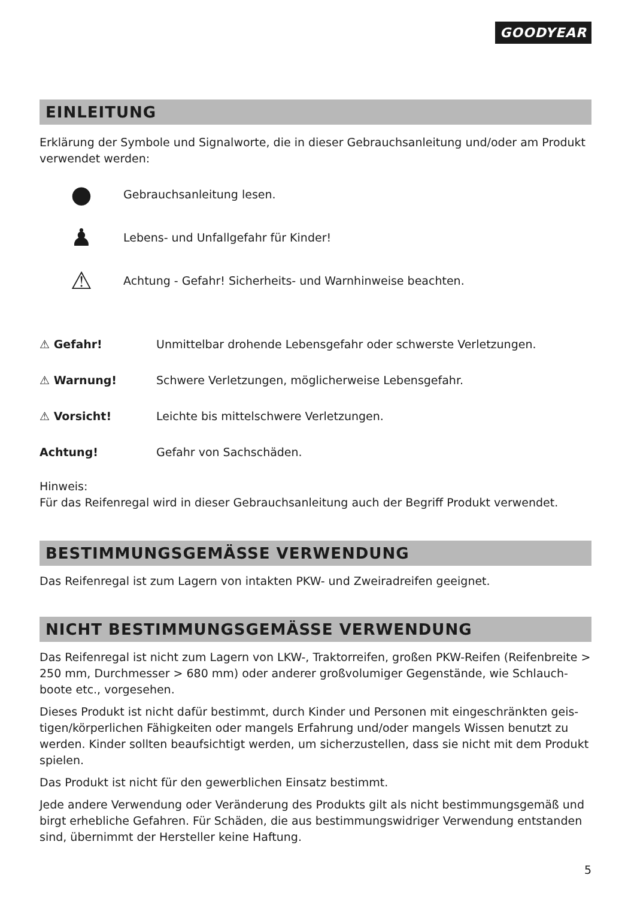GOODYEAR
EINLEITUNG
Erklärung der Symbole und Signalworte, die in dieser Gebrauchsanleitung und/oder am Produkt verwendet werden:
● Gebrauchsanleitung lesen.
♟ Lebens- und Unfallgefahr für Kinder!
⚠ Achtung - Gefahr! Sicherheits- und Warnhinweise beachten.
⚠ Gefahr! Unmittelbar drohende Lebensgefahr oder schwerste Verletzungen.
⚠ Warnung! Schwere Verletzungen, möglicherweise Lebensgefahr.
⚠ Vorsicht! Leichte bis mittelschwere Verletzungen.
Achtung! Gefahr von Sachschäden.
Hinweis:
Für das Reifenregal wird in dieser Gebrauchsanleitung auch der Begriff Produkt verwendet.
BESTIMMUNGSGEMÄSSE VERWENDUNG
Das Reifenregal ist zum Lagern von intakten PKW- und Zweiradreifen geeignet.
NICHT BESTIMMUNGSGEMÄSSE VERWENDUNG
Das Reifenregal ist nicht zum Lagern von LKW-, Traktorreifen, großen PKW-Reifen (Reifenbreite > 250 mm, Durchmesser > 680 mm) oder anderer großvolumiger Gegenstände, wie Schlauch­boote etc., vorgesehen.
Dieses Produkt ist nicht dafür bestimmt, durch Kinder und Personen mit eingeschränkten geis­tigen/körperlichen Fähigkeiten oder mangels Erfahrung und/oder mangels Wissen benutzt zu werden. Kinder sollten beaufsichtigt werden, um sicherzustellen, dass sie nicht mit dem Produkt spielen.
Das Produkt ist nicht für den gewerblichen Einsatz bestimmt.
Jede andere Verwendung oder Veränderung des Produkts gilt als nicht bestimmungsgemäß und birgt erhebliche Gefahren. Für Schäden, die aus bestimmungswidriger Verwendung entstanden sind, übernimmt der Hersteller keine Haftung.
5